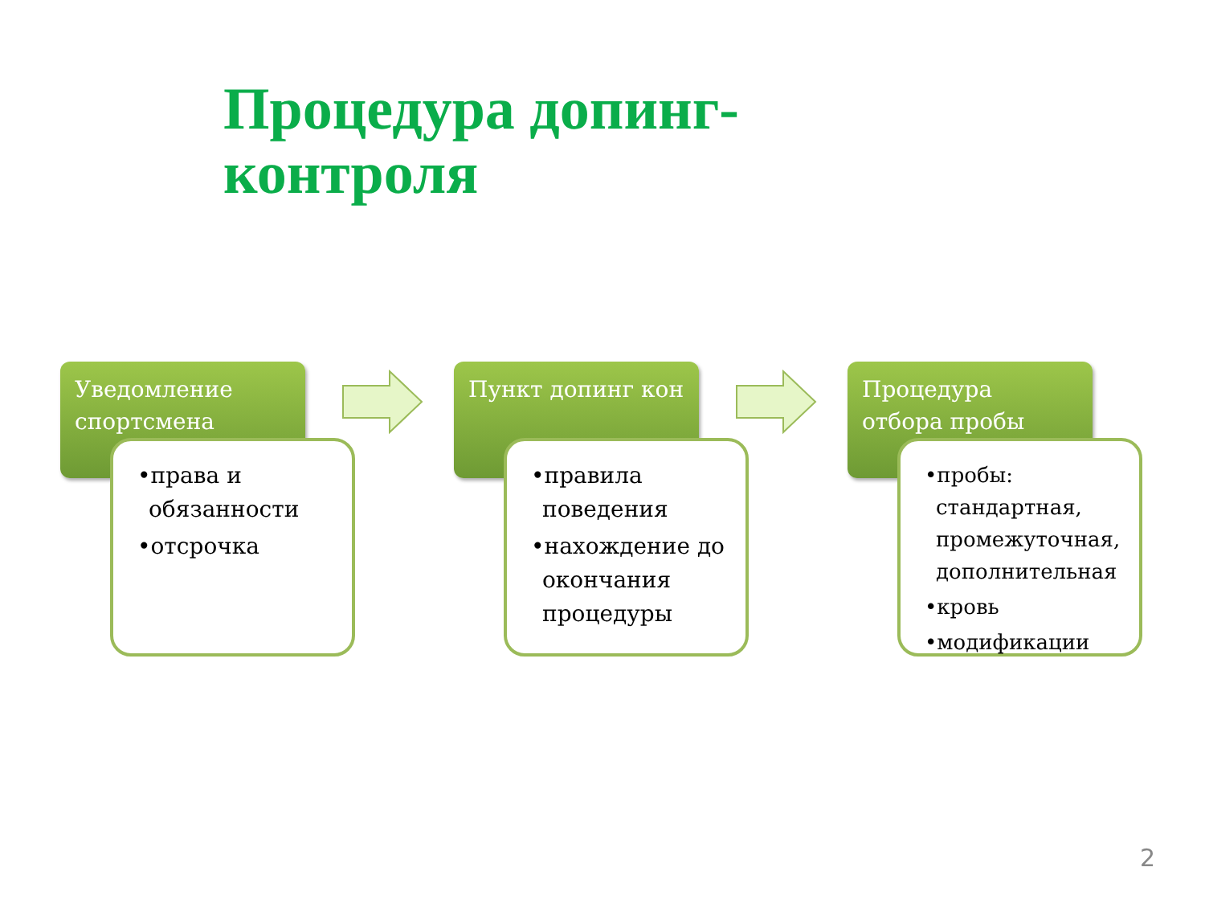Процедура допинг-
контроля
Уведомление спортсмена
•права и обязанности
•отсрочка
Пункт допинг кон
•правила поведения
•нахождение до окончания процедуры
Процедура отбора пробы
•пробы: стандартная, промежуточная, дополнительная
•кровь
•модификации
2